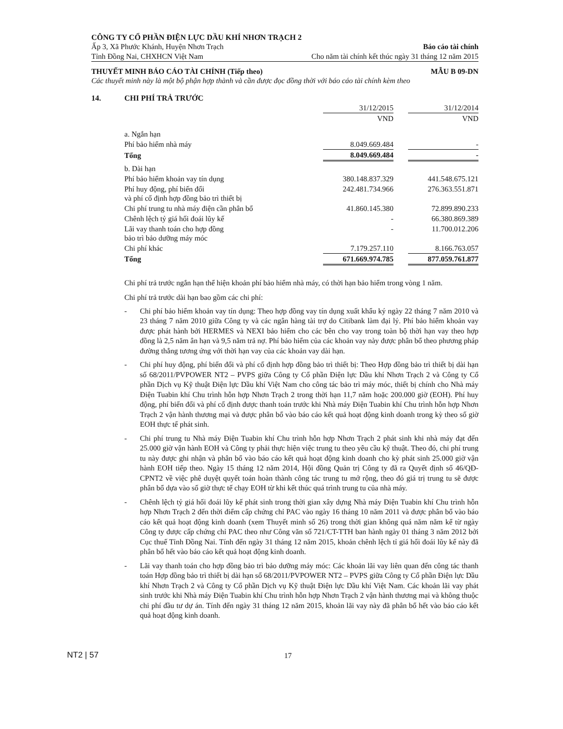CÔNG TY CỔ PHẦN ĐIỆN LỰC DẦU KHÍ NHƠN TRẠCH 2
Ấp 3, Xã Phước Khánh, Huyện Nhơn Trạch Báo cáo tài chính
Tỉnh Đồng Nai, CHXHCN Việt Nam Cho năm tài chính kết thúc ngày 31 tháng 12 năm 2015
THUYẾT MINH BÁO CÁO TÀI CHÍNH (Tiếp theo) MẪU B 09-DN
Các thuyết minh này là một bộ phận hợp thành và cần được đọc đồng thời với báo cáo tài chính kèm theo
14. CHI PHÍ TRẢ TRƯỚC
| | 31/12/2015 | | 31/12/2014 |
| | VND | | VND |
| a. Ngắn hạn | | | |
| Phí bảo hiểm nhà máy | 8.049.669.484 | | - |
| Tổng | 8.049.669.484 | | - |
| b. Dài hạn | | | |
| Phí bảo hiểm khoản vay tín dụng | 380.148.837.329 | | 441.548.675.121 |
| Phí huy động, phí biến đổi và phí cố định hợp đồng bảo trì thiết bị | 242.481.734.966 | | 276.363.551.871 |
| Chi phí trung tu nhà máy điện cần phân bổ | 41.860.145.380 | | 72.899.890.233 |
| Chênh lệch tỷ giá hối đoái lũy kế | - | | 66.380.869.389 |
| Lãi vay thanh toán cho hợp đồng bảo trì bảo dưỡng máy móc | - | | 11.700.012.206 |
| Chi phí khác | 7.179.257.110 | | 8.166.763.057 |
| Tổng | 671.669.974.785 | | 877.059.761.877 |
Chi phí trả trước ngắn hạn thể hiện khoản phí bảo hiểm nhà máy, có thời hạn bảo hiểm trong vòng 1 năm.
Chi phí trả trước dài hạn bao gồm các chi phí:
- Chi phí bảo hiểm khoản vay tín dụng: Theo hợp đồng vay tín dụng xuất khẩu ký ngày 22 tháng 7 năm 2010 và 23 tháng 7 năm 2010 giữa Công ty và các ngân hàng tài trợ do Citibank làm đại lý. Phí bảo hiểm khoản vay được phát hành bởi HERMES và NEXI bảo hiểm cho các bên cho vay trong toàn bộ thời hạn vay theo hợp đồng là 2,5 năm ân hạn và 9,5 năm trả nợ. Phí bảo hiểm của các khoản vay này được phân bổ theo phương pháp đường thẳng tương ứng với thời hạn vay của các khoản vay dài hạn.
- Chi phí huy động, phí biến đổi và phí cố định hợp đồng bảo trì thiết bị: Theo Hợp đồng bảo trì thiết bị dài hạn số 68/2011/PVPOWER NT2 – PVPS giữa Công ty Cổ phần Điện lực Dầu khí Nhơn Trạch 2 và Công ty Cổ phần Dịch vụ Kỹ thuật Điện lực Dầu khí Việt Nam cho công tác bảo trì máy móc, thiết bị chính cho Nhà máy Điện Tuabin khí Chu trình hỗn hợp Nhơn Trạch 2 trong thời hạn 11,7 năm hoặc 200.000 giờ (EOH). Phí huy động, phí biến đổi và phí cố định được thanh toán trước khi Nhà máy Điện Tuabin khí Chu trình hỗn hợp Nhơn Trạch 2 vận hành thương mại và được phân bổ vào báo cáo kết quả hoạt động kinh doanh trong kỳ theo số giờ EOH thực tế phát sinh.
- Chi phí trung tu Nhà máy Điện Tuabin khí Chu trình hỗn hợp Nhơn Trạch 2 phát sinh khi nhà máy đạt đến 25.000 giờ vận hành EOH và Công ty phải thực hiện việc trung tu theo yêu cầu kỹ thuật. Theo đó, chi phí trung tu này được ghi nhận và phân bổ vào báo cáo kết quả hoạt động kinh doanh cho kỳ phát sinh 25.000 giờ vận hành EOH tiếp theo. Ngày 15 tháng 12 năm 2014, Hội đồng Quản trị Công ty đã ra Quyết định số 46/QĐ-CPNT2 về việc phê duyệt quyết toán hoàn thành công tác trung tu mở rộng, theo đó giá trị trung tu sẽ được phân bổ dựa vào số giờ thực tế chạy EOH từ khi kết thúc quá trình trung tu của nhà máy.
- Chênh lệch tỷ giá hối đoái lũy kế phát sinh trong thời gian xây dựng Nhà máy Điện Tuabin khí Chu trình hỗn hợp Nhơn Trạch 2 đến thời điểm cấp chứng chỉ PAC vào ngày 16 tháng 10 năm 2011 và được phân bổ vào báo cáo kết quả hoạt động kinh doanh (xem Thuyết minh số 26) trong thời gian không quá năm năm kể từ ngày Công ty được cấp chứng chỉ PAC theo như Công văn số 721/CT-TTH ban hành ngày 01 tháng 3 năm 2012 bởi Cục thuế Tỉnh Đồng Nai. Tính đến ngày 31 tháng 12 năm 2015, khoản chênh lệch tỉ giá hối đoái lũy kế này đã phân bổ hết vào báo cáo kết quả hoạt động kinh doanh.
- Lãi vay thanh toán cho hợp đồng bảo trì bảo dưỡng máy móc: Các khoản lãi vay liên quan đến công tác thanh toán Hợp đồng bảo trì thiết bị dài hạn số 68/2011/PVPOWER NT2 – PVPS giữa Công ty Cổ phần Điện lực Dầu khí Nhơn Trạch 2 và Công ty Cổ phần Dịch vụ Kỹ thuật Điện lực Dầu khí Việt Nam. Các khoản lãi vay phát sinh trước khi Nhà máy Điện Tuabin khí Chu trình hỗn hợp Nhơn Trạch 2 vận hành thương mại và không thuộc chi phí đầu tư dự án. Tính đến ngày 31 tháng 12 năm 2015, khoản lãi vay này đã phân bổ hết vào báo cáo kết quả hoạt động kinh doanh.
NT2 | 57 17